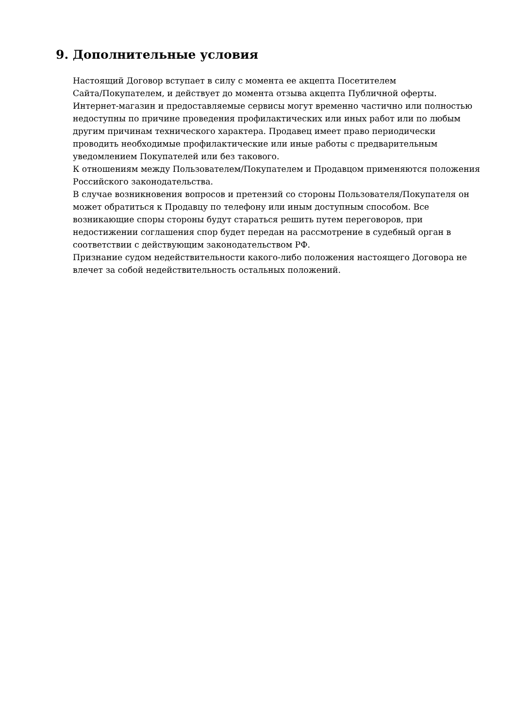9. Дополнительные условия
Настоящий Договор вступает в силу с момента ее акцепта Посетителем
Сайта/Покупателем, и действует до момента отзыва акцепта Публичной оферты.
Интернет-магазин и предоставляемые сервисы могут временно частично или полностью недоступны по причине проведения профилактических или иных работ или по любым другим причинам технического характера. Продавец имеет право периодически проводить необходимые профилактические или иные работы с предварительным уведомлением Покупателей или без такового.
К отношениям между Пользователем/Покупателем и Продавцом применяются положения Российского законодательства.
В случае возникновения вопросов и претензий со стороны Пользователя/Покупателя он может обратиться к Продавцу по телефону или иным доступным способом. Все возникающие споры стороны будут стараться решить путем переговоров, при недостижении соглашения спор будет передан на рассмотрение в судебный орган в соответствии с действующим законодательством РФ.
Признание судом недействительности какого-либо положения настоящего Договора не влечет за собой недействительность остальных положений.